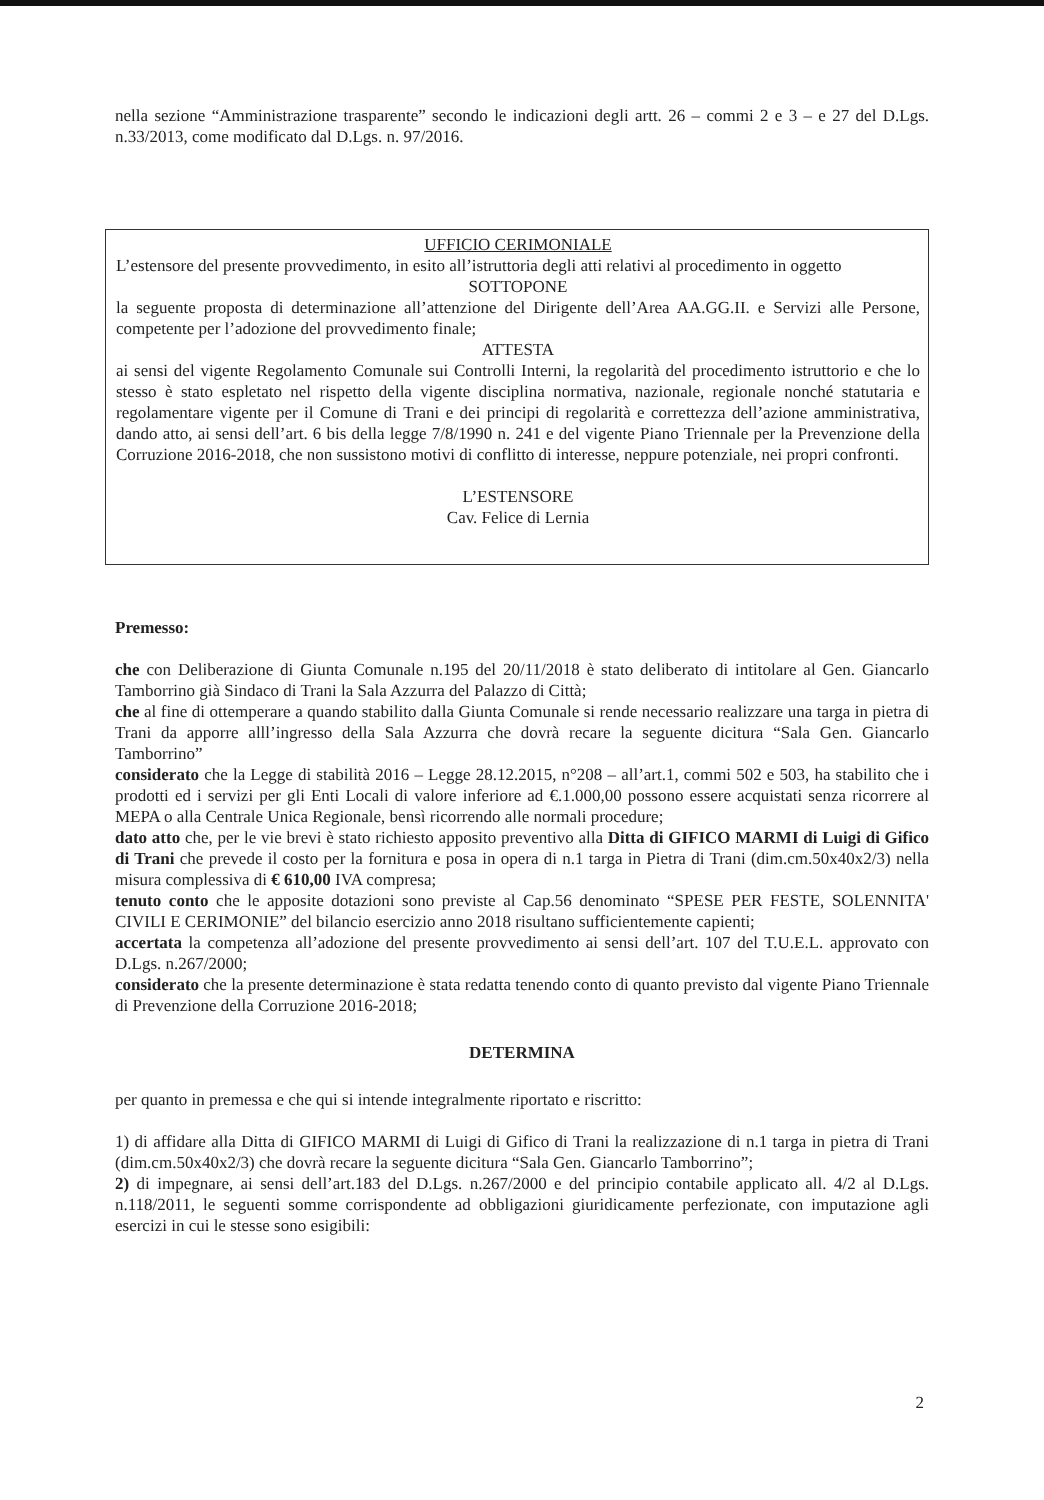nella sezione “Amministrazione trasparente” secondo le indicazioni degli artt. 26 – commi 2 e 3 – e 27 del D.Lgs. n.33/2013, come modificato dal D.Lgs. n. 97/2016.
UFFICIO CERIMONIALE
L’estensore del presente provvedimento, in esito all’istruttoria degli atti relativi al procedimento in oggetto
SOTTOPONE
la seguente proposta di determinazione all’attenzione del Dirigente dell’Area AA.GG.II. e Servizi alle Persone, competente per l’adozione del provvedimento finale;
ATTESTA
ai sensi del vigente Regolamento Comunale sui Controlli Interni, la regolarità del procedimento istruttorio e che lo stesso è stato espletato nel rispetto della vigente disciplina normativa, nazionale, regionale nonché statutaria e regolamentare vigente per il Comune di Trani e dei principi di regolarità e correttezza dell’azione amministrativa, dando atto, ai sensi dell’art. 6 bis della legge 7/8/1990 n. 241 e del vigente Piano Triennale per la Prevenzione della Corruzione 2016-2018, che non sussistono motivi di conflitto di interesse, neppure potenziale, nei propri confronti.
L’ESTENSORE
Cav. Felice di Lernia
Premesso:
che con Deliberazione di Giunta Comunale n.195 del 20/11/2018 è stato deliberato di intitolare al Gen. Giancarlo Tamborrino già Sindaco di Trani la Sala Azzurra del Palazzo di Città;
che al fine di ottemperare a quando stabilito dalla Giunta Comunale si rende necessario realizzare una targa in pietra di Trani da apporre alll’ingresso della Sala Azzurra che dovrà recare la seguente dicitura “Sala Gen. Giancarlo Tamborrino”
considerato che la Legge di stabilità 2016 – Legge 28.12.2015, n°208 – all’art.1, commi 502 e 503, ha stabilito che i prodotti ed i servizi per gli Enti Locali di valore inferiore ad €.1.000,00 possono essere acquistati senza ricorrere al MEPA o alla Centrale Unica Regionale, bensì ricorrendo alle normali procedure;
dato atto che, per le vie brevi è stato richiesto apposito preventivo alla Ditta di GIFICO MARMI di Luigi di Gifico di Trani che prevede il costo per la fornitura e posa in opera di n.1 targa in Pietra di Trani (dim.cm.50x40x2/3) nella misura complessiva di € 610,00 IVA compresa;
tenuto conto che le apposite dotazioni sono previste al Cap.56 denominato “SPESE PER FESTE, SOLENNITA' CIVILI E CERIMONIE” del bilancio esercizio anno 2018 risultano sufficientemente capienti;
accertata la competenza all’adozione del presente provvedimento ai sensi dell’art. 107 del T.U.E.L. approvato con D.Lgs. n.267/2000;
considerato che la presente determinazione è stata redatta tenendo conto di quanto previsto dal vigente Piano Triennale di Prevenzione della Corruzione 2016-2018;
DETERMINA
per quanto in premessa e che qui si intende integralmente riportato e riscritto:
1) di affidare alla Ditta di GIFICO MARMI di Luigi di Gifico di Trani la realizzazione di n.1 targa in pietra di Trani (dim.cm.50x40x2/3) che dovrà recare la seguente dicitura “Sala Gen. Giancarlo Tamborrino”;
2) di impegnare, ai sensi dell’art.183 del D.Lgs. n.267/2000 e del principio contabile applicato all. 4/2 al D.Lgs. n.118/2011, le seguenti somme corrispondente ad obbligazioni giuridicamente perfezionate, con imputazione agli esercizi in cui le stesse sono esigibili:
2